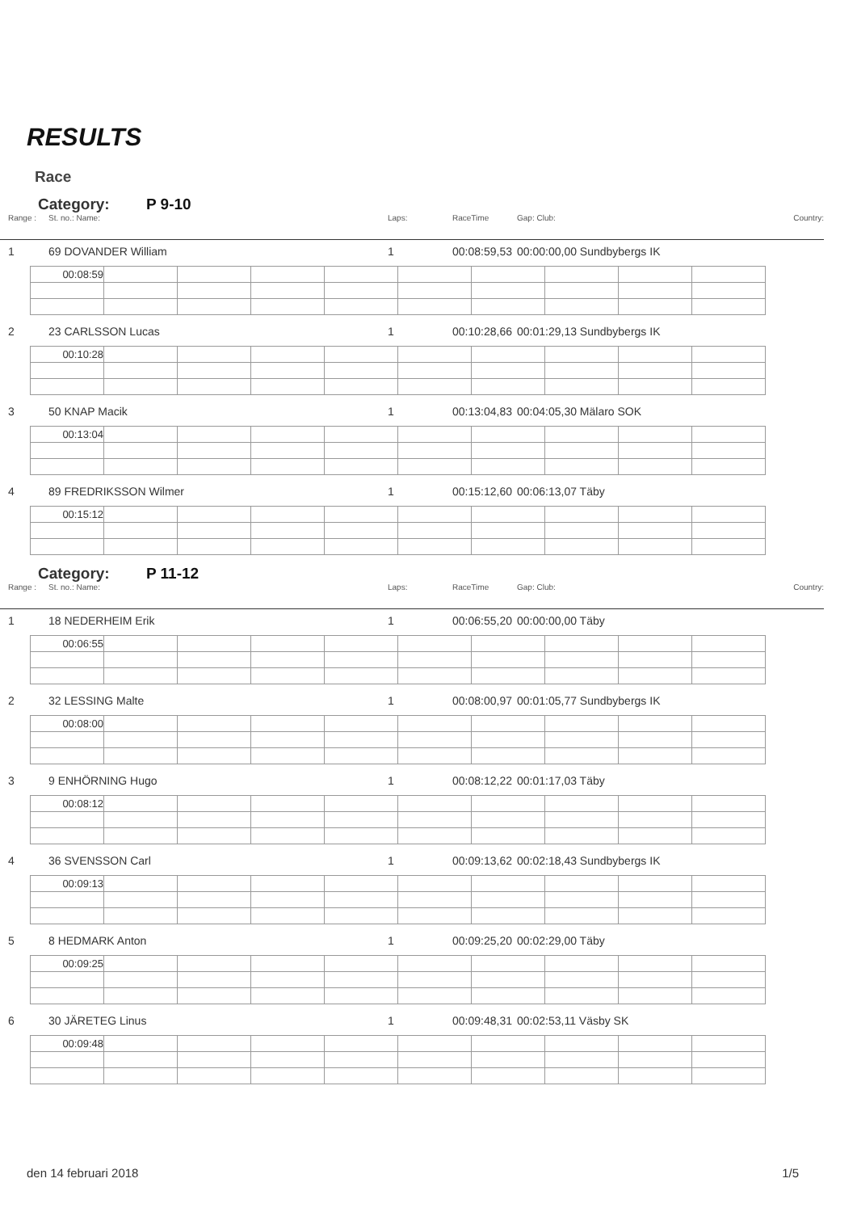RESULTS
Race
Category: P 9-10
Range : St. no.: Name: Laps: RaceTime Gap: Club: Country:
1 69 DOVANDER William 1
00:08:59,53
00:00:00,00 Sundbybergs IK
| 00:08:59 | | | | | | | | | |
2 23 CARLSSON Lucas 1
00:10:28,66
00:01:29,13 Sundbybergs IK
| 00:10:28 | | | | | | | | | |
3 50 KNAP Macik 1
00:13:04,83
00:04:05,30 Mälaro SOK
| 00:13:04 | | | | | | | | | |
4 89 FREDRIKSSON Wilmer 1
00:15:12,60
00:06:13,07 Täby
| 00:15:12 | | | | | | | | | |
Category: P 11-12
Range : St. no.: Name: Laps: RaceTime Gap: Club: Country:
1 18 NEDERHEIM Erik 1
00:06:55,20
00:00:00,00 Täby
| 00:06:55 | | | | | | | | | |
2 32 LESSING Malte 1
00:08:00,97
00:01:05,77 Sundbybergs IK
| 00:08:00 | | | | | | | | | |
3 9 ENHÖRNING Hugo 1
00:08:12,22
00:01:17,03 Täby
| 00:08:12 | | | | | | | | | |
4 36 SVENSSON Carl 1
00:09:13,62
00:02:18,43 Sundbybergs IK
| 00:09:13 | | | | | | | | | |
5 8 HEDMARK Anton 1
00:09:25,20
00:02:29,00 Täby
| 00:09:25 | | | | | | | | | |
6 30 JÄRETEG Linus 1
00:09:48,31
00:02:53,11 Väsby SK
| 00:09:48 | | | | | | | | | |
den 14 februari 2018 1/5